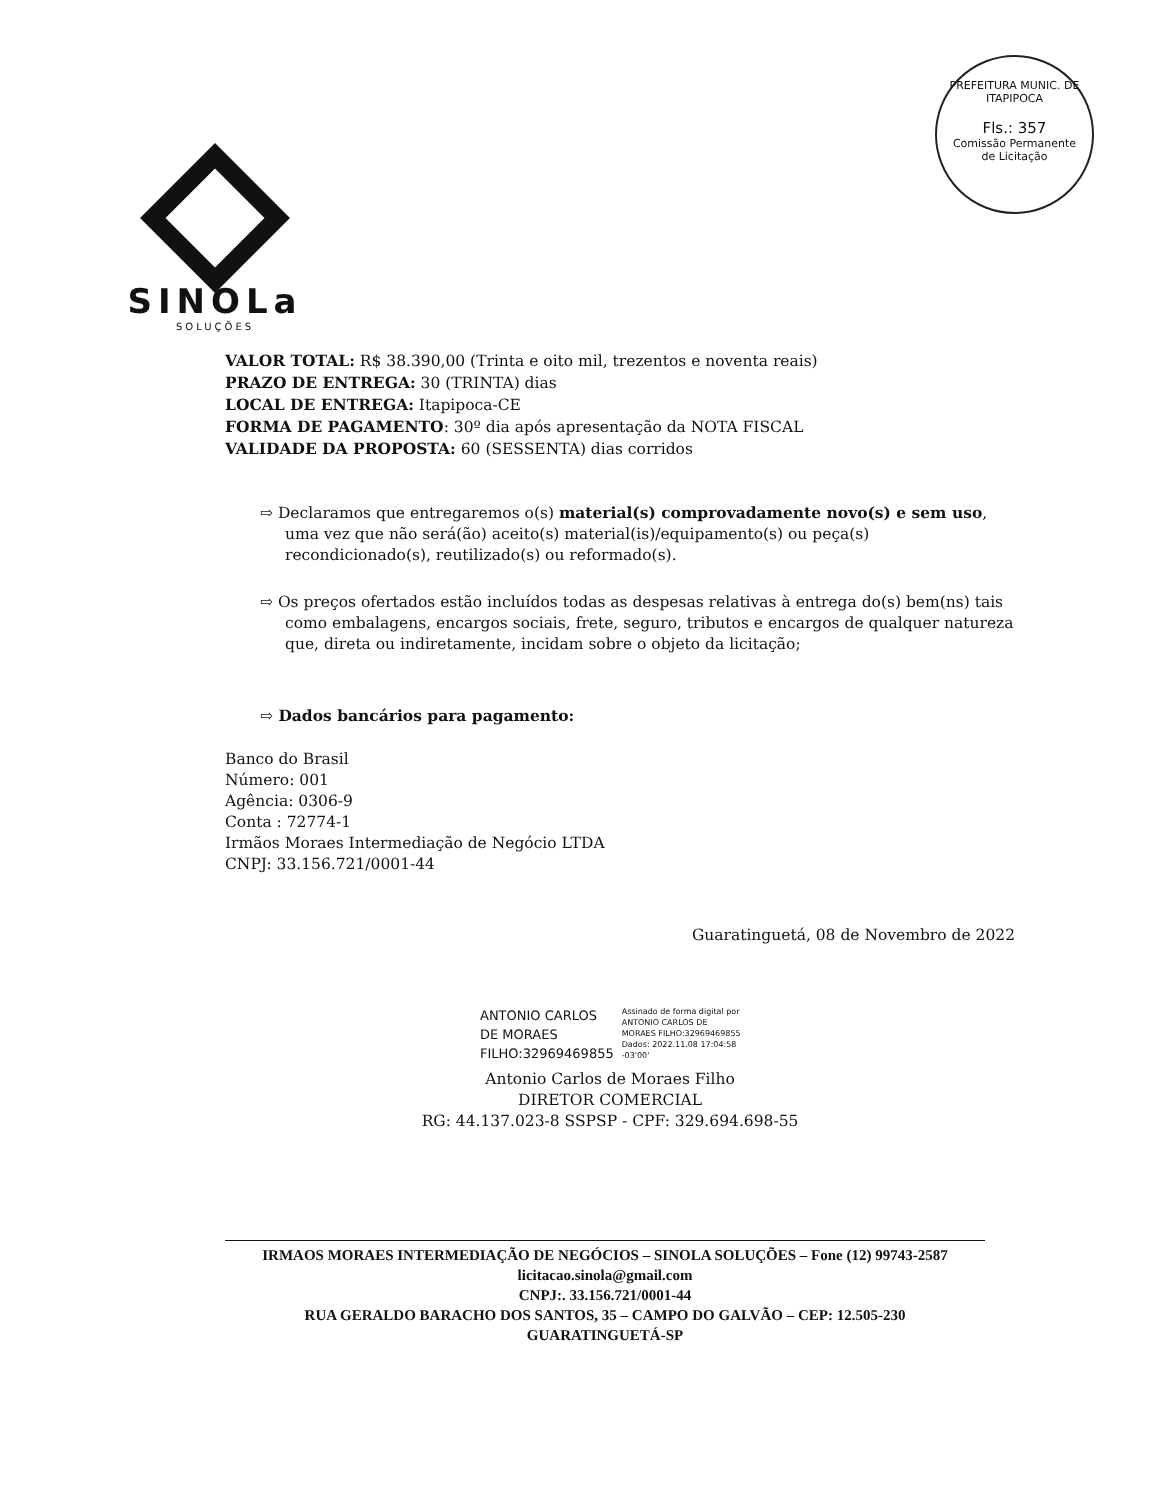PREFEITURA MUNIC. DE ITAPIPOCA
Fls.: 357
Comissão Permanente
de Licitação
SINOLa
SOLUÇÕES
VALOR TOTAL: R$ 38.390,00 (Trinta e oito mil, trezentos e noventa reais)
PRAZO DE ENTREGA: 30 (TRINTA) dias
LOCAL DE ENTREGA: Itapipoca-CE
FORMA DE PAGAMENTO: 30º dia após apresentação da NOTA FISCAL
VALIDADE DA PROPOSTA: 60 (SESSENTA) dias corridos
⇨ Declaramos que entregaremos o(s) material(s) comprovadamente novo(s) e sem uso, uma vez que não será(ão) aceito(s) material(is)/equipamento(s) ou peça(s) recondicionado(s), reutilizado(s) ou reformado(s).
⇨ Os preços ofertados estão incluídos todas as despesas relativas à entrega do(s) bem(ns) tais como embalagens, encargos sociais, frete, seguro, tributos e encargos de qualquer natureza que, direta ou indiretamente, incidam sobre o objeto da licitação;
⇨ Dados bancários para pagamento:
Banco do Brasil
Número: 001
Agência: 0306-9
Conta : 72774-1
Irmãos Moraes Intermediação de Negócio LTDA
CNPJ: 33.156.721/0001-44
Guaratinguetá, 08 de Novembro de 2022
ANTONIO CARLOS
DE MORAES
FILHO:32969469855
Assinado de forma digital por
ANTONIO CARLOS DE
MORAES FILHO:32969469855
Dados: 2022.11.08 17:04:58
-03'00'
Antonio Carlos de Moraes Filho
DIRETOR COMERCIAL
RG: 44.137.023-8 SSPSP - CPF: 329.694.698-55
IRMAOS MORAES INTERMEDIAÇÃO DE NEGÓCIOS – SINOLA SOLUÇÕES – Fone (12) 99743-2587
licitacao.sinola@gmail.com
CNPJ:. 33.156.721/0001-44
RUA GERALDO BARACHO DOS SANTOS, 35 – CAMPO DO GALVÃO – CEP: 12.505-230
GUARATINGUETÁ-SP